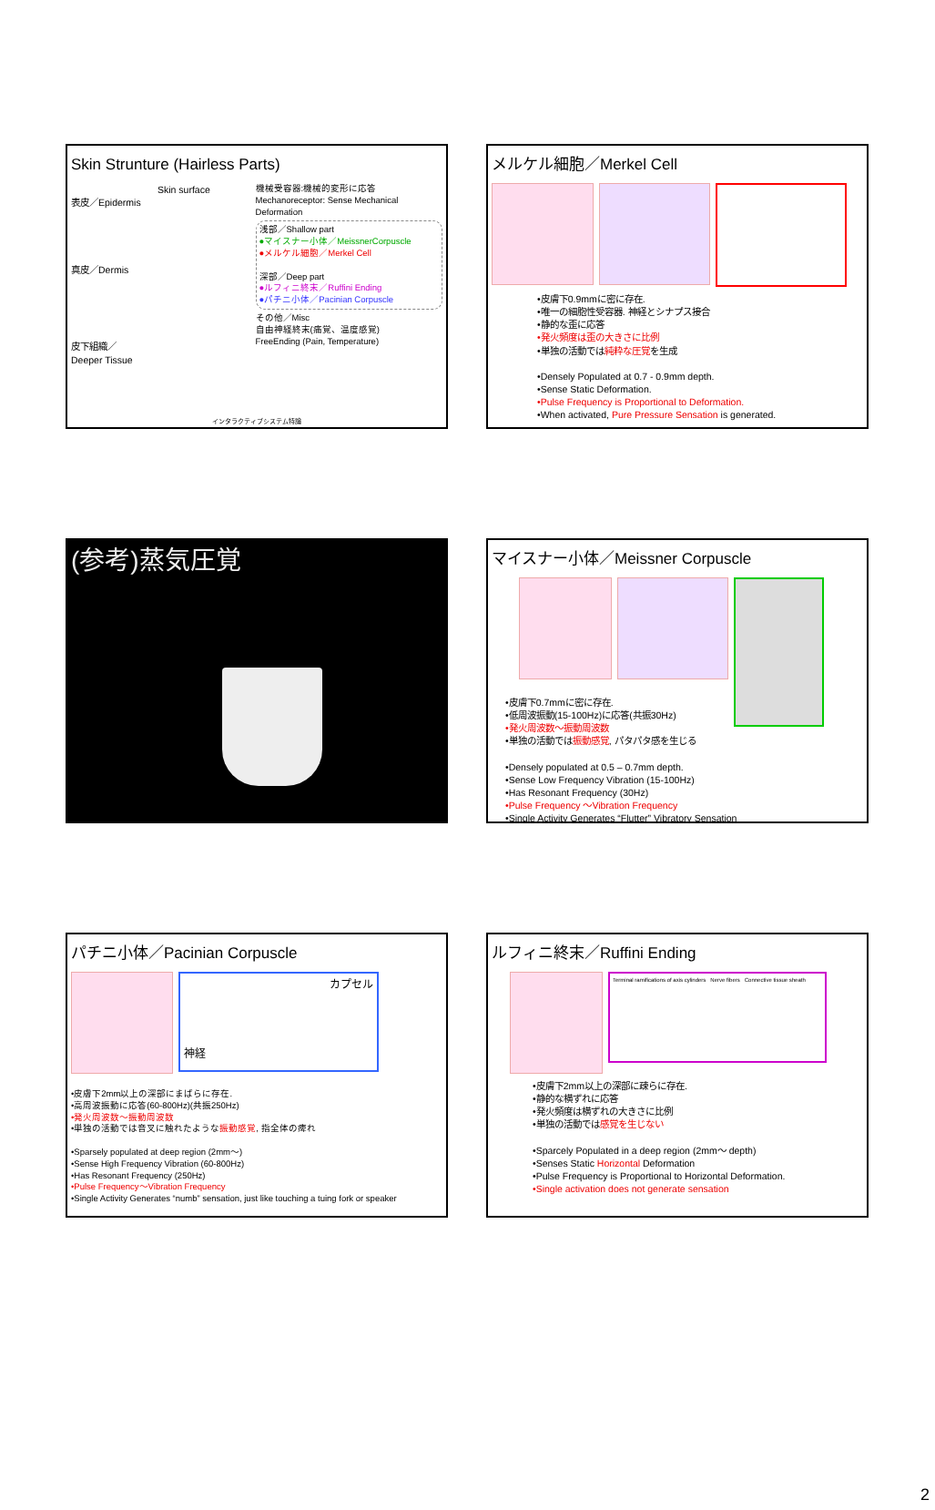Skin Strunture (Hairless Parts)
Skin surface
表皮／Epidermis
真皮／Dermis
皮下組織／
Deeper Tissue
機械受容器:機械的変形に応答
Mechanoreceptor: Sense Mechanical Deformation
浅部／Shallow part
●マイスナー小体／MeissnerCorpuscle
●メルケル細胞／Merkel Cell
深部／Deep part
●ルフィニ終末／Ruffini Ending
●パチニ小体／Pacinian Corpuscle
その他／Misc
自由神経終末(痛覚、温度感覚)
FreeEnding (Pain, Temperature)
インタラクティブシステム特論
メルケル細胞／Merkel Cell
•皮膚下0.9mmに密に存在.
•唯一の細胞性受容器. 神経とシナプス接合
•静的な歪に応答
•発火頻度は歪の大きさに比例
•単独の活動では純粋な圧覚を生成
•Densely Populated at 0.7 - 0.9mm depth.
•Sense Static Deformation.
•Pulse Frequency is Proportional to Deformation.
•When activated, Pure Pressure Sensation is generated.
(参考)蒸気圧覚
マイスナー小体／Meissner Corpuscle
•皮膚下0.7mmに密に存在.
•低周波振動(15-100Hz)に応答(共振30Hz)
•発火周波数〜振動周波数
•単独の活動では振動感覚, パタパタ感を生じる
•Densely populated at 0.5 – 0.7mm depth.
•Sense Low Frequency Vibration (15-100Hz)
•Has Resonant Frequency (30Hz)
•Pulse Frequency ～Vibration Frequency
•Single Activity Generates “Flutter” Vibratory Sensation
パチニ小体／Pacinian Corpuscle
カプセル
神経
•皮膚下2mm以上の深部にまばらに存在.
•高周波振動に応答(60-800Hz)(共振250Hz)
•発火周波数～振動周波数
•単独の活動では音叉に触れたような振動感覚, 指全体の痺れ
•Sparsely populated at deep region (2mm～)
•Sense High Frequency Vibration (60-800Hz)
•Has Resonant Frequency (250Hz)
•Pulse Frequency～Vibration Frequency
•Single Activity Generates “numb” sensation, just like touching a tuing fork or speaker
ルフィニ終末／Ruffini Ending
Terminal ramifications of axis cylinders Nerve fibers Connective tissue sheath
•皮膚下2mm以上の深部に疎らに存在.
•静的な横ずれに応答
•発火頻度は横ずれの大きさに比例
•単独の活動では感覚を生じない
•Sparcely Populated in a deep region (2mm～ depth)
•Senses Static Horizontal Deformation
•Pulse Frequency is Proportional to Horizontal Deformation.
•Single activation does not generate sensation
2